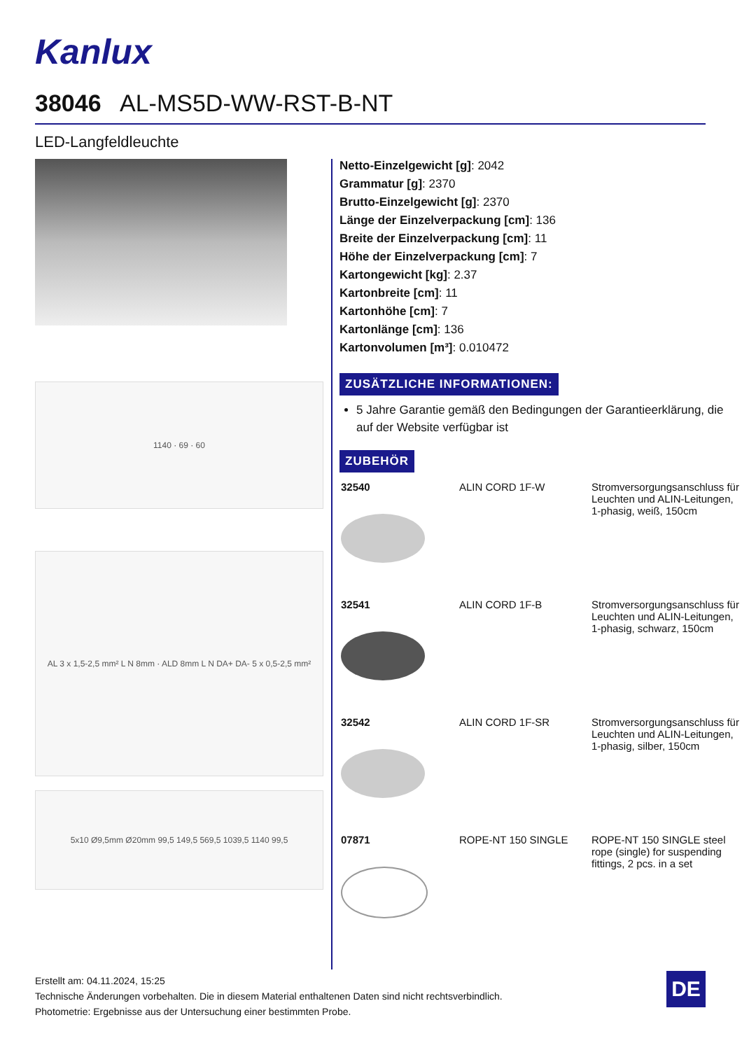Kanlux
38046 AL-MS5D-WW-RST-B-NT
LED-Langfeldleuchte
1140 · 69 · 60
AL 3 x 1,5-2,5 mm² L N 8mm · ALD 8mm L N DA+ DA- 5 x 0,5-2,5 mm²
5x10 Ø9,5mm Ø20mm 99,5 149,5 569,5 1039,5 1140 99,5
Netto-Einzelgewicht [g]: 2042
Grammatur [g]: 2370
Brutto-Einzelgewicht [g]: 2370
Länge der Einzelverpackung [cm]: 136
Breite der Einzelverpackung [cm]: 11
Höhe der Einzelverpackung [cm]: 7
Kartongewicht [kg]: 2.37
Kartonbreite [cm]: 11
Kartonhöhe [cm]: 7
Kartonlänge [cm]: 136
Kartonvolumen [m³]: 0.010472
ZUSÄTZLICHE INFORMATIONEN:
5 Jahre Garantie gemäß den Bedingungen der Garantieerklärung, die auf der Website verfügbar ist
ZUBEHÖR
| 32540 | ALIN CORD 1F-W | Stromversorgungsanschluss für Leuchten und ALIN-Leitungen, 1-phasig, weiß, 150cm |
| 32541 | ALIN CORD 1F-B | Stromversorgungsanschluss für Leuchten und ALIN-Leitungen, 1-phasig, schwarz, 150cm |
| 32542 | ALIN CORD 1F-SR | Stromversorgungsanschluss für Leuchten und ALIN-Leitungen, 1-phasig, silber, 150cm |
| 07871 | ROPE-NT 150 SINGLE | ROPE-NT 150 SINGLE steel rope (single) for suspending fittings, 2 pcs. in a set |
Erstellt am: 04.11.2024, 15:25
Technische Änderungen vorbehalten. Die in diesem Material enthaltenen Daten sind nicht rechtsverbindlich.
Photometrie: Ergebnisse aus der Untersuchung einer bestimmten Probe.
DE